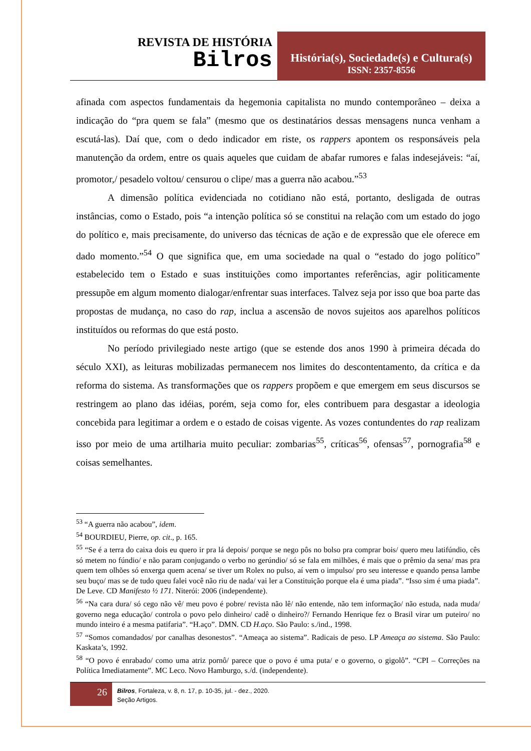REVISTA DE HISTÓRIA
Bilros
História(s), Sociedade(s) e Cultura(s)
ISSN: 2357-8556
afinada com aspectos fundamentais da hegemonia capitalista no mundo contemporâneo – deixa a indicação do “pra quem se fala” (mesmo que os destinatários dessas mensagens nunca venham a escutá-las). Daí que, com o dedo indicador em riste, os rappers apontem os responsáveis pela manutenção da ordem, entre os quais aqueles que cuidam de abafar rumores e falas indesejáveis: “aí, promotor,/ pesadelo voltou/ censurou o clipe/ mas a guerra não acabou.”<sup>53</sup>
A dimensão política evidenciada no cotidiano não está, portanto, desligada de outras instâncias, como o Estado, pois “a intenção política só se constitui na relação com um estado do jogo do político e, mais precisamente, do universo das técnicas de ação e de expressão que ele oferece em dado momento.”<sup>54</sup> O que significa que, em uma sociedade na qual o “estado do jogo político” estabelecido tem o Estado e suas instituições como importantes referências, agir politicamente pressupõe em algum momento dialogar/enfrentar suas interfaces. Talvez seja por isso que boa parte das propostas de mudança, no caso do rap, inclua a ascensão de novos sujeitos aos aparelhos políticos instituídos ou reformas do que está posto.
No período privilegiado neste artigo (que se estende dos anos 1990 à primeira década do século XXI), as leituras mobilizadas permanecem nos limites do descontentamento, da crítica e da reforma do sistema. As transformações que os rappers propõem e que emergem em seus discursos se restringem ao plano das idéias, porém, seja como for, eles contribuem para desgastar a ideologia concebida para legitimar a ordem e o estado de coisas vigente. As vozes contundentes do rap realizam isso por meio de uma artilharia muito peculiar: zombarias<sup>55</sup>, críticas<sup>56</sup>, ofensas<sup>57</sup>, pornografia<sup>58</sup> e coisas semelhantes.
<sup>53</sup> “A guerra não acabou”, idem.
<sup>54</sup> BOURDIEU, Pierre, op. cit., p. 165.
<sup>55</sup> “Se é a terra do caixa dois eu quero ir pra lá depois/ porque se nego pôs no bolso pra comprar bois/ quero meu latifúndio, cês só metem no fúndio/ e não param conjugando o verbo no gerúndio/ só se fala em milhões, é mais que o prêmio da sena/ mas pra quem tem olhões só enxerga quem acena/ se tiver um Rolex no pulso, aí vem o impulso/ pro seu interesse e quando pensa lambe seu buço/ mas se de tudo queu falei você não riu de nada/ vai ler a Constituição porque ela é uma piada”. “Isso sim é uma piada”. De Leve. CD Manifesto ½ 171. Niterói: 2006 (independente).
<sup>56</sup> “Na cara dura/ só cego não vê/ meu povo é pobre/ revista não lê/ não entende, não tem informação/ não estuda, nada muda/ governo nega educação/ controla o povo pelo dinheiro/ cadê o dinheiro?/ Fernando Henrique fez o Brasil virar um puteiro/ no mundo inteiro é a mesma patifaria”. “H.aço”. DMN. CD H.aço. São Paulo: s./ind., 1998.
<sup>57</sup> “Somos comandados/ por canalhas desonestos”. “Ameaça ao sistema”. Radicais de peso. LP Ameaça ao sistema. São Paulo: Kaskata’s, 1992.
<sup>58</sup> “O povo é enrabado/ como uma atriz pornô/ parece que o povo é uma puta/ e o governo, o gigolô”. “CPI – Correções na Política Imediatamente”. MC Leco. Novo Hamburgo, s./d. (independente).
26
Bilros, Fortaleza, v. 8, n. 17, p. 10-35, jul. - dez., 2020.
Seção Artigos.